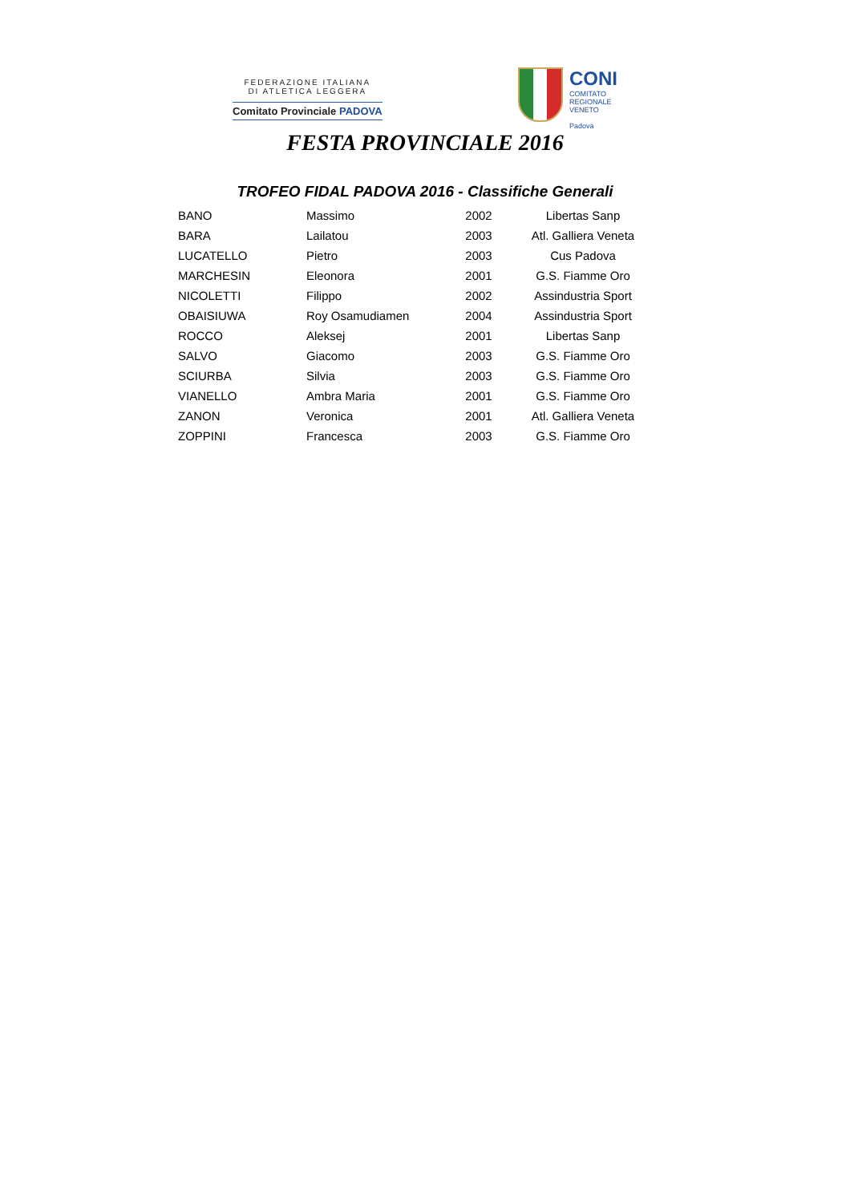FEDERAZIONE ITALIANA
DI ATLETICA LEGGERA
Comitato Provinciale PADOVA
CONI
COMITATO
REGIONALE
VENETO
Padova
FESTA PROVINCIALE 2016
TROFEO FIDAL PADOVA 2016 - Classifiche Generali
| BANO | Massimo | 2002 | Libertas Sanp |
| BARA | Lailatou | 2003 | Atl. Galliera Veneta |
| LUCATELLO | Pietro | 2003 | Cus Padova |
| MARCHESIN | Eleonora | 2001 | G.S. Fiamme Oro |
| NICOLETTI | Filippo | 2002 | Assindustria Sport |
| OBAISIUWA | Roy Osamudiamen | 2004 | Assindustria Sport |
| ROCCO | Aleksej | 2001 | Libertas Sanp |
| SALVO | Giacomo | 2003 | G.S. Fiamme Oro |
| SCIURBA | Silvia | 2003 | G.S. Fiamme Oro |
| VIANELLO | Ambra Maria | 2001 | G.S. Fiamme Oro |
| ZANON | Veronica | 2001 | Atl. Galliera Veneta |
| ZOPPINI | Francesca | 2003 | G.S. Fiamme Oro |